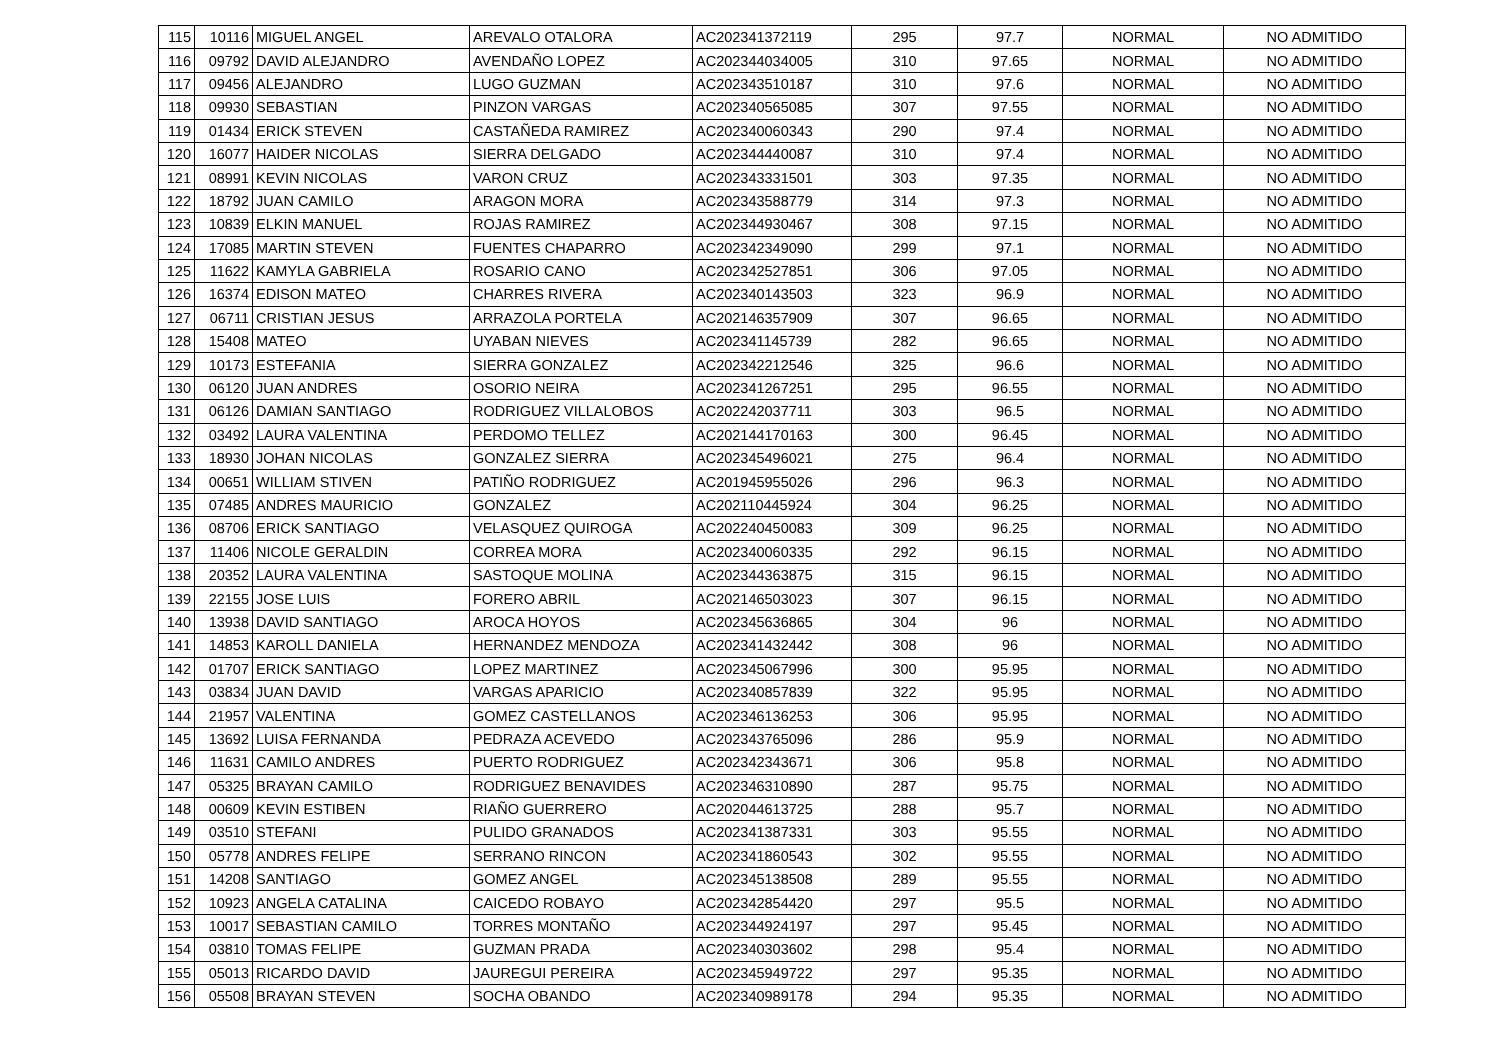| 115 | 10116 | MIGUEL ANGEL | AREVALO OTALORA | AC202341372119 | 295 | 97.7 | NORMAL | NO ADMITIDO |
| 116 | 09792 | DAVID ALEJANDRO | AVENDAÑO LOPEZ | AC202344034005 | 310 | 97.65 | NORMAL | NO ADMITIDO |
| 117 | 09456 | ALEJANDRO | LUGO GUZMAN | AC202343510187 | 310 | 97.6 | NORMAL | NO ADMITIDO |
| 118 | 09930 | SEBASTIAN | PINZON VARGAS | AC202340565085 | 307 | 97.55 | NORMAL | NO ADMITIDO |
| 119 | 01434 | ERICK STEVEN | CASTAÑEDA RAMIREZ | AC202340060343 | 290 | 97.4 | NORMAL | NO ADMITIDO |
| 120 | 16077 | HAIDER NICOLAS | SIERRA DELGADO | AC202344440087 | 310 | 97.4 | NORMAL | NO ADMITIDO |
| 121 | 08991 | KEVIN NICOLAS | VARON CRUZ | AC202343331501 | 303 | 97.35 | NORMAL | NO ADMITIDO |
| 122 | 18792 | JUAN CAMILO | ARAGON MORA | AC202343588779 | 314 | 97.3 | NORMAL | NO ADMITIDO |
| 123 | 10839 | ELKIN MANUEL | ROJAS RAMIREZ | AC202344930467 | 308 | 97.15 | NORMAL | NO ADMITIDO |
| 124 | 17085 | MARTIN STEVEN | FUENTES CHAPARRO | AC202342349090 | 299 | 97.1 | NORMAL | NO ADMITIDO |
| 125 | 11622 | KAMYLA GABRIELA | ROSARIO CANO | AC202342527851 | 306 | 97.05 | NORMAL | NO ADMITIDO |
| 126 | 16374 | EDISON MATEO | CHARRES RIVERA | AC202340143503 | 323 | 96.9 | NORMAL | NO ADMITIDO |
| 127 | 06711 | CRISTIAN JESUS | ARRAZOLA PORTELA | AC202146357909 | 307 | 96.65 | NORMAL | NO ADMITIDO |
| 128 | 15408 | MATEO | UYABAN NIEVES | AC202341145739 | 282 | 96.65 | NORMAL | NO ADMITIDO |
| 129 | 10173 | ESTEFANIA | SIERRA GONZALEZ | AC202342212546 | 325 | 96.6 | NORMAL | NO ADMITIDO |
| 130 | 06120 | JUAN ANDRES | OSORIO NEIRA | AC202341267251 | 295 | 96.55 | NORMAL | NO ADMITIDO |
| 131 | 06126 | DAMIAN SANTIAGO | RODRIGUEZ VILLALOBOS | AC202242037711 | 303 | 96.5 | NORMAL | NO ADMITIDO |
| 132 | 03492 | LAURA VALENTINA | PERDOMO TELLEZ | AC202144170163 | 300 | 96.45 | NORMAL | NO ADMITIDO |
| 133 | 18930 | JOHAN NICOLAS | GONZALEZ SIERRA | AC202345496021 | 275 | 96.4 | NORMAL | NO ADMITIDO |
| 134 | 00651 | WILLIAM STIVEN | PATIÑO RODRIGUEZ | AC201945955026 | 296 | 96.3 | NORMAL | NO ADMITIDO |
| 135 | 07485 | ANDRES MAURICIO | GONZALEZ | AC202110445924 | 304 | 96.25 | NORMAL | NO ADMITIDO |
| 136 | 08706 | ERICK SANTIAGO | VELASQUEZ QUIROGA | AC202240450083 | 309 | 96.25 | NORMAL | NO ADMITIDO |
| 137 | 11406 | NICOLE GERALDIN | CORREA MORA | AC202340060335 | 292 | 96.15 | NORMAL | NO ADMITIDO |
| 138 | 20352 | LAURA VALENTINA | SASTOQUE MOLINA | AC202344363875 | 315 | 96.15 | NORMAL | NO ADMITIDO |
| 139 | 22155 | JOSE LUIS | FORERO ABRIL | AC202146503023 | 307 | 96.15 | NORMAL | NO ADMITIDO |
| 140 | 13938 | DAVID SANTIAGO | AROCA HOYOS | AC202345636865 | 304 | 96 | NORMAL | NO ADMITIDO |
| 141 | 14853 | KAROLL DANIELA | HERNANDEZ MENDOZA | AC202341432442 | 308 | 96 | NORMAL | NO ADMITIDO |
| 142 | 01707 | ERICK SANTIAGO | LOPEZ MARTINEZ | AC202345067996 | 300 | 95.95 | NORMAL | NO ADMITIDO |
| 143 | 03834 | JUAN DAVID | VARGAS APARICIO | AC202340857839 | 322 | 95.95 | NORMAL | NO ADMITIDO |
| 144 | 21957 | VALENTINA | GOMEZ CASTELLANOS | AC202346136253 | 306 | 95.95 | NORMAL | NO ADMITIDO |
| 145 | 13692 | LUISA FERNANDA | PEDRAZA ACEVEDO | AC202343765096 | 286 | 95.9 | NORMAL | NO ADMITIDO |
| 146 | 11631 | CAMILO ANDRES | PUERTO RODRIGUEZ | AC202342343671 | 306 | 95.8 | NORMAL | NO ADMITIDO |
| 147 | 05325 | BRAYAN CAMILO | RODRIGUEZ BENAVIDES | AC202346310890 | 287 | 95.75 | NORMAL | NO ADMITIDO |
| 148 | 00609 | KEVIN ESTIBEN | RIAÑO GUERRERO | AC202044613725 | 288 | 95.7 | NORMAL | NO ADMITIDO |
| 149 | 03510 | STEFANI | PULIDO GRANADOS | AC202341387331 | 303 | 95.55 | NORMAL | NO ADMITIDO |
| 150 | 05778 | ANDRES FELIPE | SERRANO RINCON | AC202341860543 | 302 | 95.55 | NORMAL | NO ADMITIDO |
| 151 | 14208 | SANTIAGO | GOMEZ ANGEL | AC202345138508 | 289 | 95.55 | NORMAL | NO ADMITIDO |
| 152 | 10923 | ANGELA CATALINA | CAICEDO ROBAYO | AC202342854420 | 297 | 95.5 | NORMAL | NO ADMITIDO |
| 153 | 10017 | SEBASTIAN CAMILO | TORRES MONTAÑO | AC202344924197 | 297 | 95.45 | NORMAL | NO ADMITIDO |
| 154 | 03810 | TOMAS FELIPE | GUZMAN PRADA | AC202340303602 | 298 | 95.4 | NORMAL | NO ADMITIDO |
| 155 | 05013 | RICARDO DAVID | JAUREGUI PEREIRA | AC202345949722 | 297 | 95.35 | NORMAL | NO ADMITIDO |
| 156 | 05508 | BRAYAN STEVEN | SOCHA OBANDO | AC202340989178 | 294 | 95.35 | NORMAL | NO ADMITIDO |